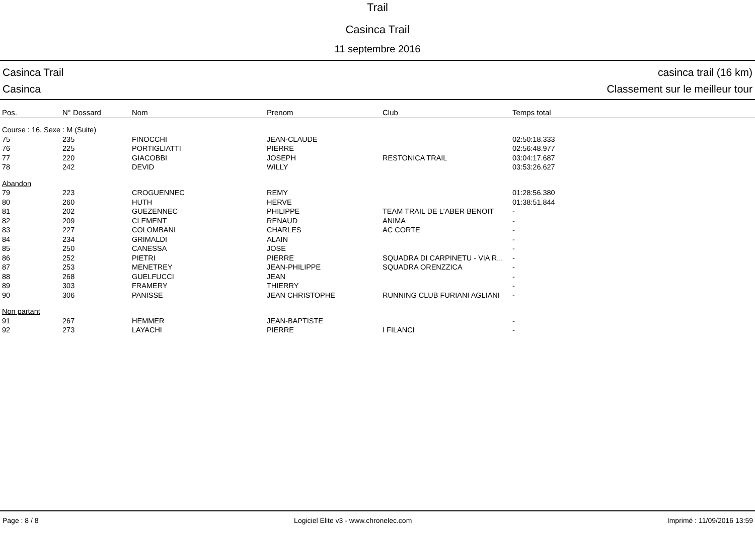Trail
Casinca Trail
11 septembre 2016
Casinca Trail
Casinca
casinca trail (16 km)
Classement sur le meilleur tour
| Pos. | N° Dossard | Nom | Prenom | Club | Temps total |
| --- | --- | --- | --- | --- | --- |
| Course : 16, Sexe : M (Suite) | | | | | |
| 75 | 235 | FINOCCHI | JEAN-CLAUDE | | 02:50:18.333 |
| 76 | 225 | PORTIGLIATTI | PIERRE | | 02:56:48.977 |
| 77 | 220 | GIACOBBI | JOSEPH | RESTONICA TRAIL | 03:04:17.687 |
| 78 | 242 | DEVID | WILLY | | 03:53:26.627 |
| Abandon | | | | | |
| 79 | 223 | CROGUENNEC | REMY | | 01:28:56.380 |
| 80 | 260 | HUTH | HERVE | | 01:38:51.844 |
| 81 | 202 | GUEZENNEC | PHILIPPE | TEAM TRAIL DE L'ABER BENOIT | - |
| 82 | 209 | CLEMENT | RENAUD | ANIMA | - |
| 83 | 227 | COLOMBANI | CHARLES | AC CORTE | - |
| 84 | 234 | GRIMALDI | ALAIN | | - |
| 85 | 250 | CANESSA | JOSE | | - |
| 86 | 252 | PIETRI | PIERRE | SQUADRA DI CARPINETU - VIA R... | - |
| 87 | 253 | MENETREY | JEAN-PHILIPPE | SQUADRA ORENZZICA | - |
| 88 | 268 | GUELFUCCI | JEAN | | - |
| 89 | 303 | FRAMERY | THIERRY | | - |
| 90 | 306 | PANISSE | JEAN CHRISTOPHE | RUNNING CLUB FURIANI AGLIANI | - |
| Non partant | | | | | |
| 91 | 267 | HEMMER | JEAN-BAPTISTE | | - |
| 92 | 273 | LAYACHI | PIERRE | I FILANCI | - |
Page : 8 / 8 Logiciel Elite v3 - www.chronelec.com Imprimé : 11/09/2016 13:59